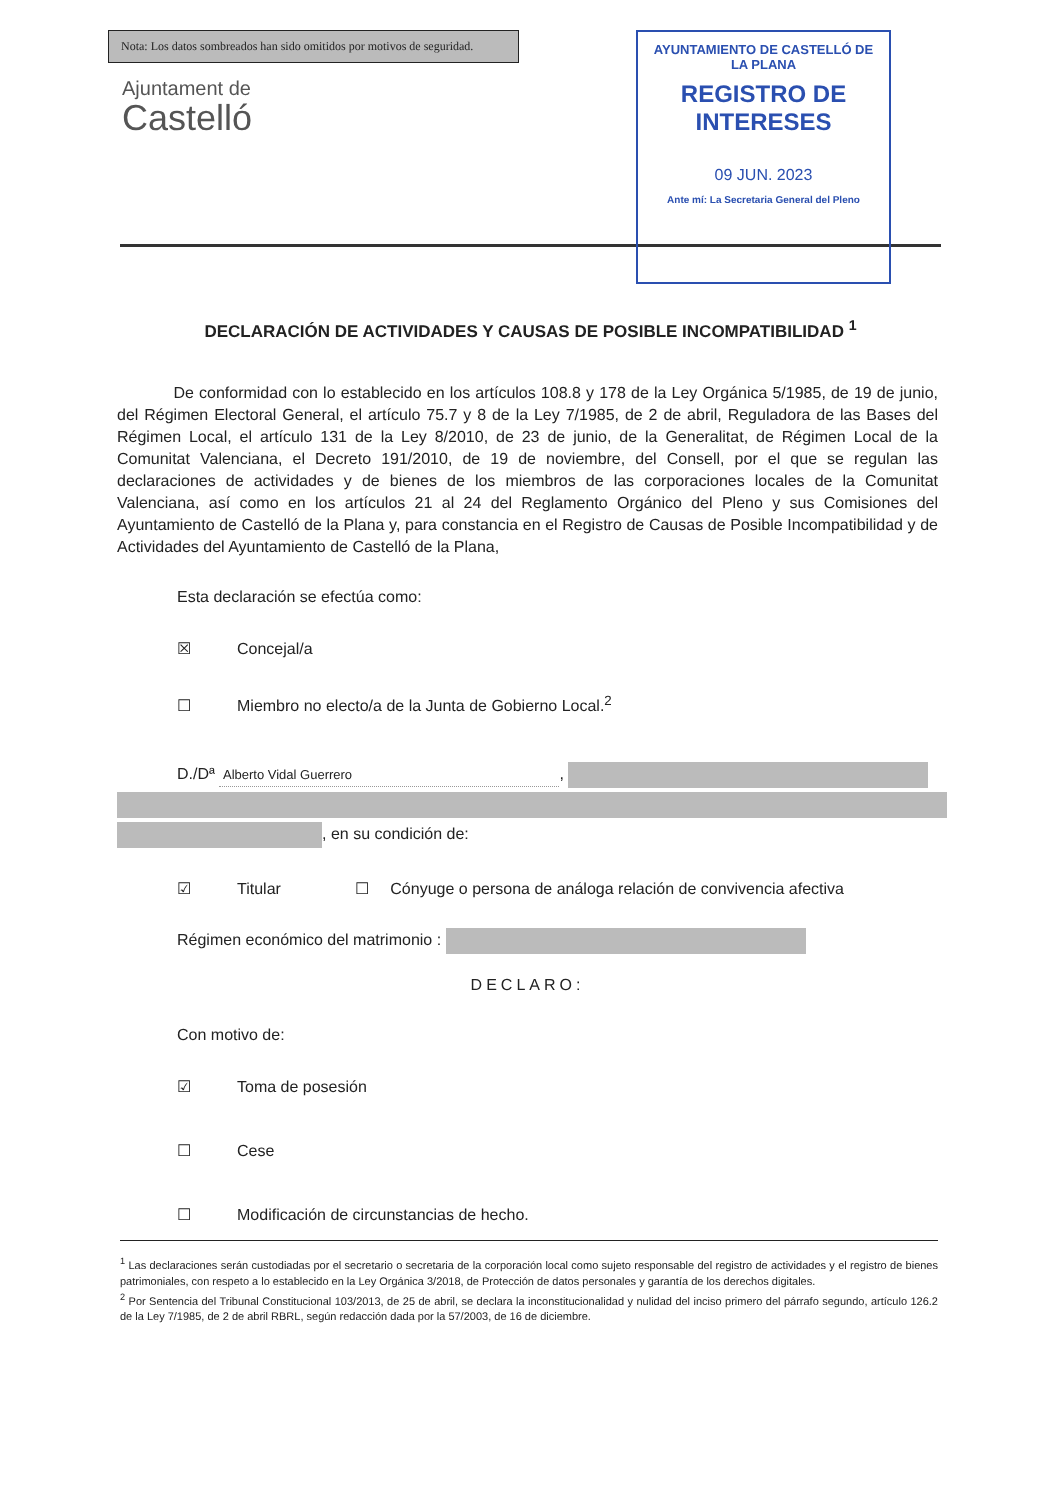Nota: Los datos sombreados han sido omitidos por motivos de seguridad.
Ajuntament de
Castelló
AYUNTAMIENTO DE CASTELLÓ DE LA PLANA
REGISTRO DE INTERESES
09 JUN. 2023
Ante mí: La Secretaria General del Pleno
DECLARACIÓN DE ACTIVIDADES Y CAUSAS DE POSIBLE INCOMPATIBILIDAD <sup>1</sup>
De conformidad con lo establecido en los artículos 108.8 y 178 de la Ley Orgánica 5/1985, de 19 de junio, del Régimen Electoral General, el artículo 75.7 y 8 de la Ley 7/1985, de 2 de abril, Reguladora de las Bases del Régimen Local, el artículo 131 de la Ley 8/2010, de 23 de junio, de la Generalitat, de Régimen Local de la Comunitat Valenciana, el Decreto 191/2010, de 19 de noviembre, del Consell, por el que se regulan las declaraciones de actividades y de bienes de los miembros de las corporaciones locales de la Comunitat Valenciana, así como en los artículos 21 al 24 del Reglamento Orgánico del Pleno y sus Comisiones del Ayuntamiento de Castelló de la Plana y, para constancia en el Registro de Causas de Posible Incompatibilidad y de Actividades del Ayuntamiento de Castelló de la Plana,
Esta declaración se efectúa como:
☒ Concejal/a
☐ Miembro no electo/a de la Junta de Gobierno Local.<sup>2</sup>
D./Dª Alberto Vidal Guerrero,
, en su condición de:
☑ Titular ☐ Cónyuge o persona de análoga relación de convivencia afectiva
Régimen económico del matrimonio :
DECLARO:
Con motivo de:
☑ Toma de posesión
☐ Cese
☐ Modificación de circunstancias de hecho.
<sup>1</sup> Las declaraciones serán custodiadas por el secretario o secretaria de la corporación local como sujeto responsable del registro de actividades y el registro de bienes patrimoniales, con respeto a lo establecido en la Ley Orgánica 3/2018, de Protección de datos personales y garantía de los derechos digitales.
<sup>2</sup> Por Sentencia del Tribunal Constitucional 103/2013, de 25 de abril, se declara la inconstitucionalidad y nulidad del inciso primero del párrafo segundo, artículo 126.2 de la Ley 7/1985, de 2 de abril RBRL, según redacción dada por la 57/2003, de 16 de diciembre.